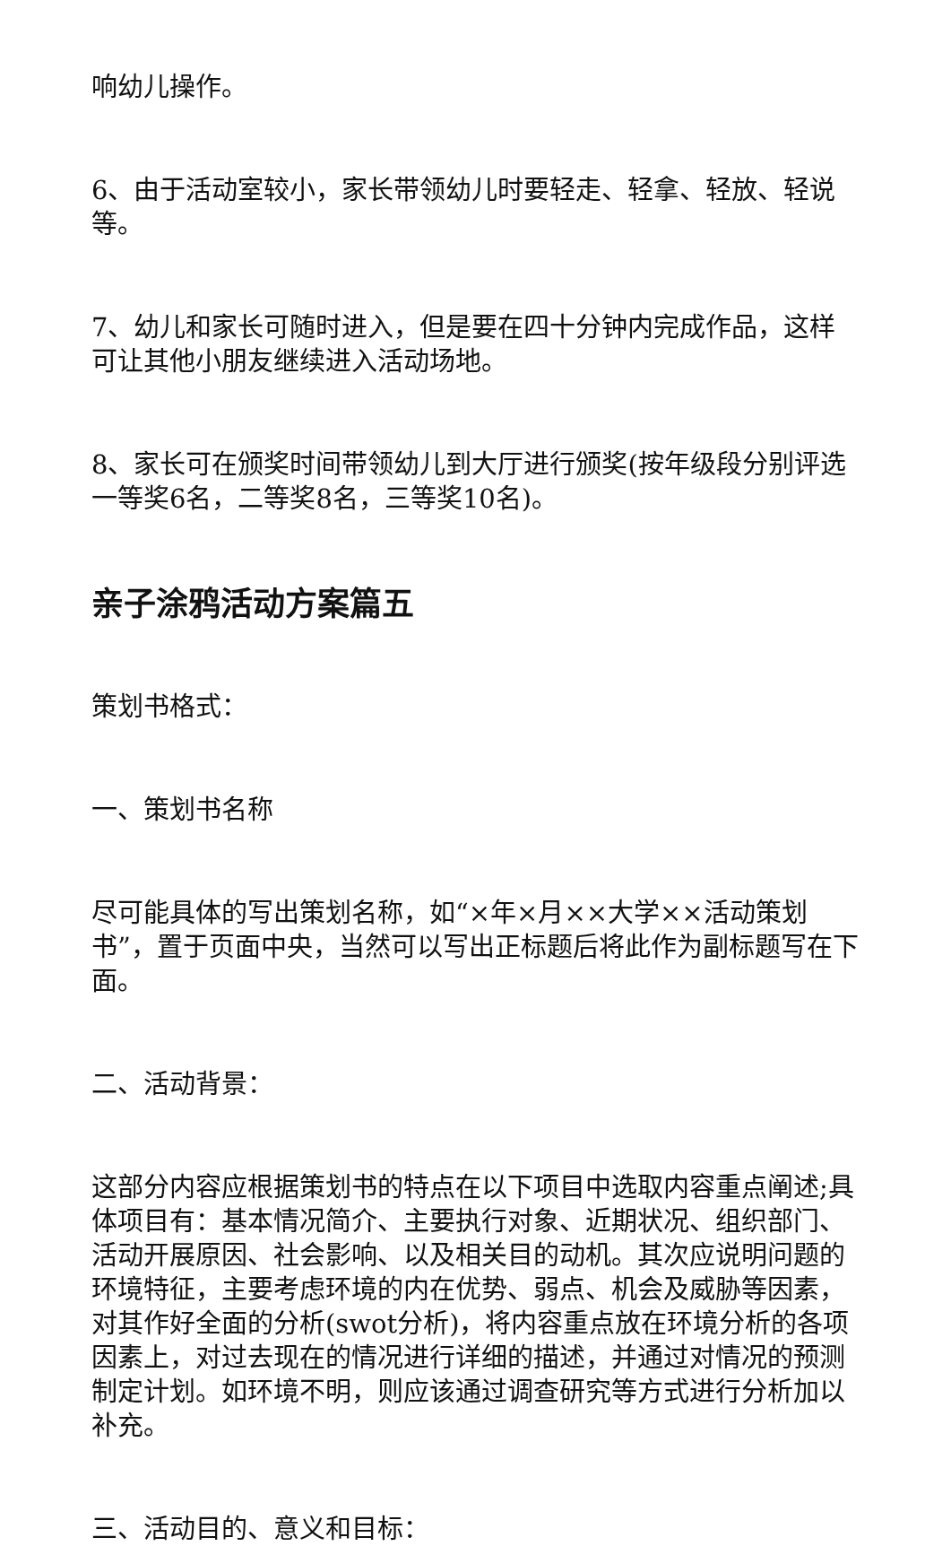响幼儿操作。
6、由于活动室较小，家长带领幼儿时要轻走、轻拿、轻放、轻说等。
7、幼儿和家长可随时进入，但是要在四十分钟内完成作品，这样可让其他小朋友继续进入活动场地。
8、家长可在颁奖时间带领幼儿到大厅进行颁奖(按年级段分别评选一等奖6名，二等奖8名，三等奖10名)。
亲子涂鸦活动方案篇五
策划书格式：
一、策划书名称
尽可能具体的写出策划名称，如“×年×月××大学××活动策划书”，置于页面中央，当然可以写出正标题后将此作为副标题写在下面。
二、活动背景：
这部分内容应根据策划书的特点在以下项目中选取内容重点阐述;具体项目有：基本情况简介、主要执行对象、近期状况、组织部门、活动开展原因、社会影响、以及相关目的动机。其次应说明问题的环境特征，主要考虑环境的内在优势、弱点、机会及威胁等因素，对其作好全面的分析(swot分析)，将内容重点放在环境分析的各项因素上，对过去现在的情况进行详细的描述，并通过对情况的预测制定计划。如环境不明，则应该通过调查研究等方式进行分析加以补充。
三、活动目的、意义和目标：